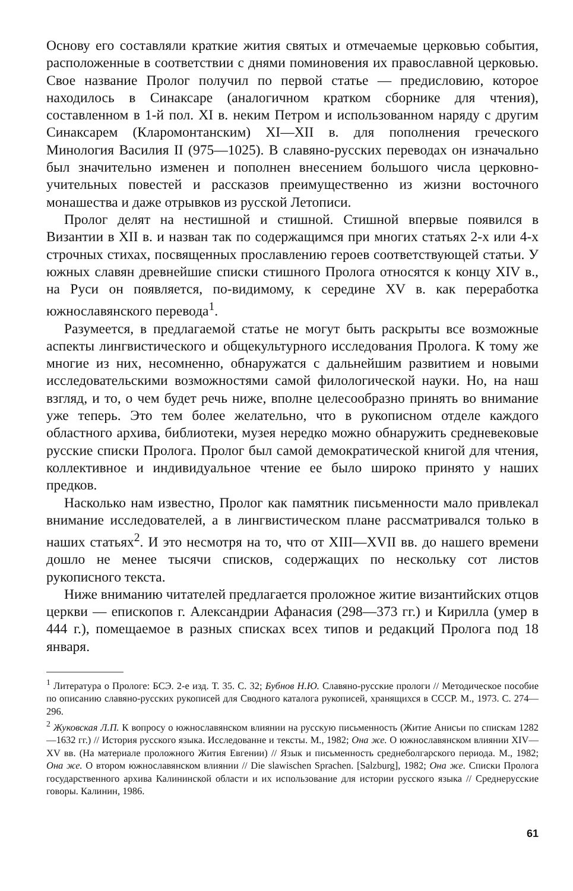Основу его составляли краткие жития святых и отмечаемые церковью события, расположенные в соответствии с днями поминовения их православной церковью. Свое название Пролог получил по первой статье — предисловию, которое находилось в Синаксаре (аналогичном кратком сборнике для чтения), составленном в 1-й пол. XI в. неким Петром и использованном наряду с другим Синаксарем (Кларомонтанским) XI—XII в. для пополнения греческого Минология Василия II (975—1025). В славяно-русских переводах он изначально был значительно изменен и пополнен внесением большого числа церковно-учительных повестей и рассказов преимущественно из жизни восточного монашества и даже отрывков из русской Летописи.
Пролог делят на нестишной и стишной. Стишной впервые появился в Византии в XII в. и назван так по содержащимся при многих статьях 2-х или 4-х строчных стихах, посвященных прославлению героев соответствующей статьи. У южных славян древнейшие списки стишного Пролога относятся к концу XIV в., на Руси он появляется, по-видимому, к середине XV в. как переработка южнославянского перевода<sup>1</sup>.
Разумеется, в предлагаемой статье не могут быть раскрыты все возможные аспекты лингвистического и общекультурного исследования Пролога. К тому же многие из них, несомненно, обнаружатся с дальнейшим развитием и новыми исследовательскими возможностями самой филологической науки. Но, на наш взгляд, и то, о чем будет речь ниже, вполне целесообразно принять во внимание уже теперь. Это тем более желательно, что в рукописном отделе каждого областного архива, библиотеки, музея нередко можно обнаружить средневековые русские списки Пролога. Пролог был самой демократической книгой для чтения, коллективное и индивидуальное чтение ее было широко принято у наших предков.
Насколько нам известно, Пролог как памятник письменности мало привлекал внимание исследователей, а в лингвистическом плане рассматривался только в наших статьях<sup>2</sup>. И это несмотря на то, что от XIII—XVII вв. до нашего времени дошло не менее тысячи списков, содержащих по нескольку сот листов рукописного текста.
Ниже вниманию читателей предлагается проложное житие византийских отцов церкви — епископов г. Александрии Афанасия (298—373 гг.) и Кирилла (умер в 444 г.), помещаемое в разных списках всех типов и редакций Пролога под 18 января.
<sup>1</sup> Литература о Прологе: БСЭ. 2-е изд. Т. 35. С. 32; Бубнов Н.Ю. Славяно-русские прологи // Методическое пособие по описанию славяно-русских рукописей для Сводного каталога рукописей, хранящихся в СССР. М., 1973. С. 274—296.
<sup>2</sup> Жуковская Л.П. К вопросу о южнославянском влиянии на русскую письменность (Житие Анисьи по спискам 1282—1632 гг.) // История русского языка. Исследованне и тексты. М., 1982; Она же. О южнославянском влиянии XIV—XV вв. (На материале проложного Жития Евгении) // Язык и письменность среднеболгарского периода. М., 1982; Она же. О втором южнославянском влиянии // Die slawischen Sprachen. [Salzburg], 1982; Она же. Списки Пролога государственного архива Калининской области и их использование для истории русского языка // Среднерусские говоры. Калинин, 1986.
61